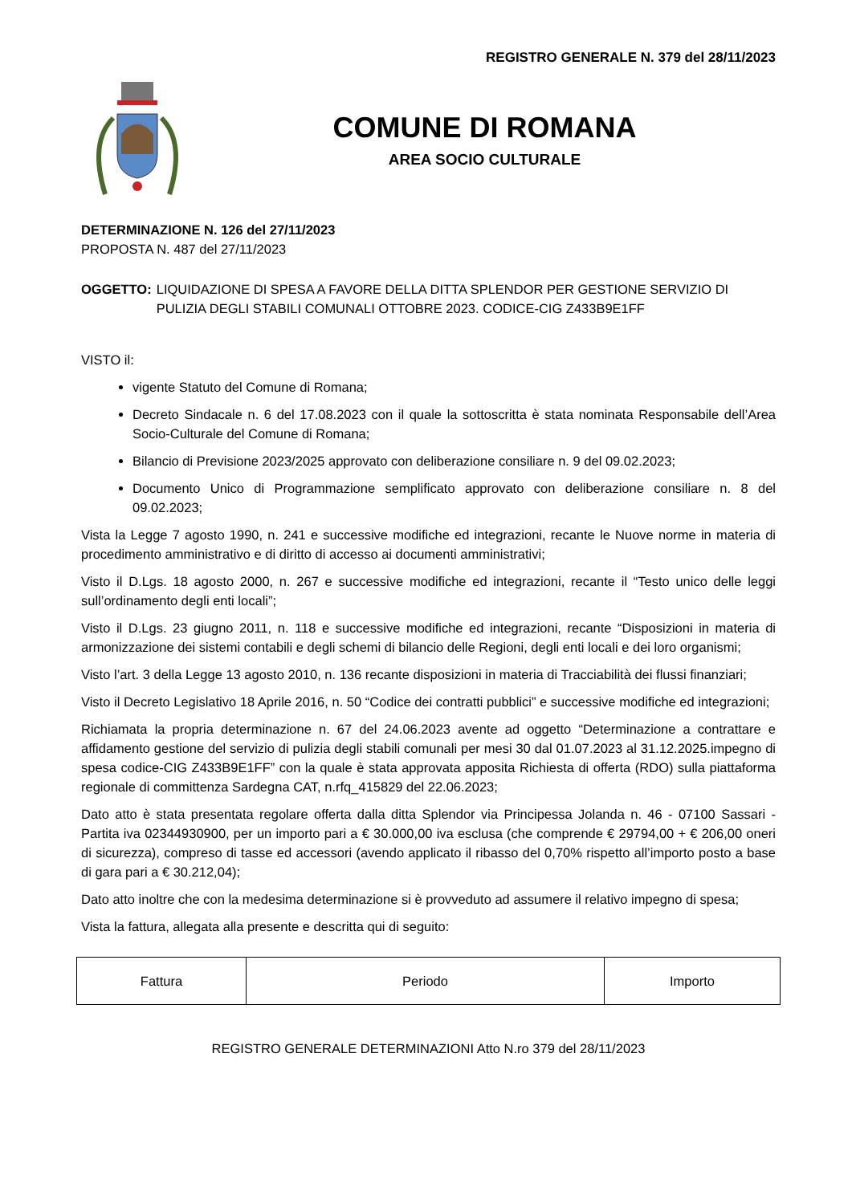REGISTRO GENERALE N. 379 del 28/11/2023
COMUNE DI ROMANA
AREA SOCIO CULTURALE
DETERMINAZIONE N. 126 del 27/11/2023
PROPOSTA N. 487 del 27/11/2023
OGGETTO: LIQUIDAZIONE DI SPESA A FAVORE DELLA DITTA SPLENDOR PER GESTIONE SERVIZIO DI PULIZIA DEGLI STABILI COMUNALI OTTOBRE 2023. CODICE-CIG Z433B9E1FF
VISTO il:
vigente Statuto del Comune di Romana;
Decreto Sindacale n. 6 del 17.08.2023 con il quale la sottoscritta è stata nominata Responsabile dell’Area Socio-Culturale del Comune di Romana;
Bilancio di Previsione 2023/2025 approvato con deliberazione consiliare n. 9 del 09.02.2023;
Documento Unico di Programmazione semplificato approvato con deliberazione consiliare n. 8 del 09.02.2023;
Vista la Legge 7 agosto 1990, n. 241 e successive modifiche ed integrazioni, recante le Nuove norme in materia di procedimento amministrativo e di diritto di accesso ai documenti amministrativi;
Visto il D.Lgs. 18 agosto 2000, n. 267 e successive modifiche ed integrazioni, recante il “Testo unico delle leggi sull’ordinamento degli enti locali”;
Visto il D.Lgs. 23 giugno 2011, n. 118 e successive modifiche ed integrazioni, recante “Disposizioni in materia di armonizzazione dei sistemi contabili e degli schemi di bilancio delle Regioni, degli enti locali e dei loro organismi;
Visto l’art. 3 della Legge 13 agosto 2010, n. 136 recante disposizioni in materia di Tracciabilità dei flussi finanziari;
Visto il Decreto Legislativo 18 Aprile 2016, n. 50 “Codice dei contratti pubblici” e successive modifiche ed integrazioni;
Richiamata la propria determinazione n. 67 del 24.06.2023 avente ad oggetto “Determinazione a contrattare e affidamento gestione del servizio di pulizia degli stabili comunali per mesi 30 dal 01.07.2023 al 31.12.2025.impegno di spesa codice-CIG Z433B9E1FF” con la quale è stata approvata apposita Richiesta di offerta (RDO) sulla piattaforma regionale di committenza Sardegna CAT, n.rfq_415829 del 22.06.2023;
Dato atto è stata presentata regolare offerta dalla ditta Splendor via Principessa Jolanda n. 46 - 07100 Sassari - Partita iva 02344930900, per un importo pari a € 30.000,00 iva esclusa (che comprende € 29794,00 + € 206,00 oneri di sicurezza), compreso di tasse ed accessori (avendo applicato il ribasso del 0,70% rispetto all’importo posto a base di gara pari a € 30.212,04);
Dato atto inoltre che con la medesima determinazione si è provveduto ad assumere il relativo impegno di spesa;
Vista la fattura, allegata alla presente e descritta qui di seguito:
| Fattura | Periodo | Importo |
REGISTRO GENERALE DETERMINAZIONI Atto N.ro 379 del 28/11/2023